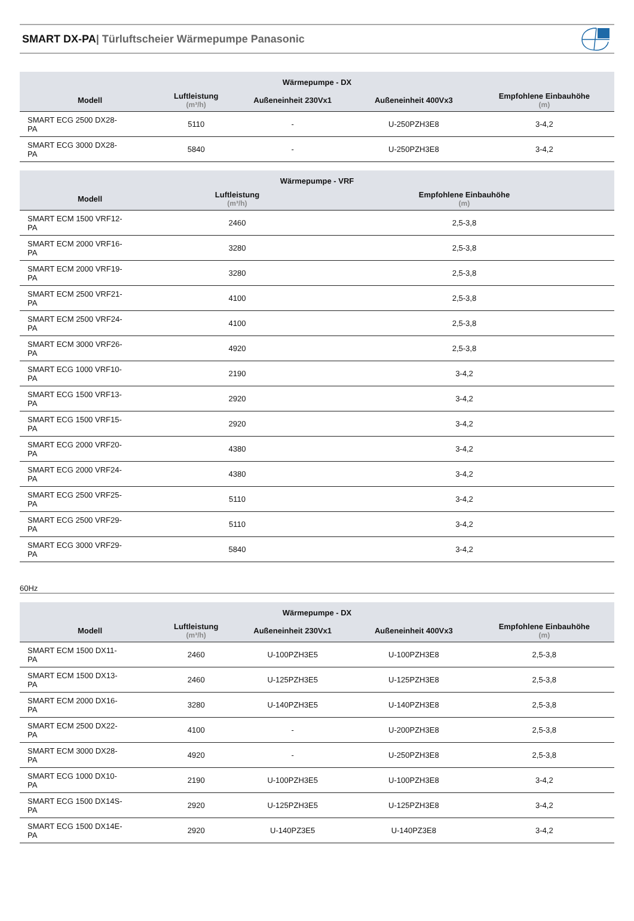SMART DX-PA| Türluftscheier Wärmepumpe Panasonic
| Wärmepumpe - DX | | | | |
| --- | --- | --- | --- | --- |
| Modell | Luftleistung (m³/h) | Außeneinheit 230Vx1 | Außeneinheit 400Vx3 | Empfohlene Einbauhöhe (m) |
| SMART ECG 2500 DX28- PA | 5110 | - | U-250PZH3E8 | 3-4,2 |
| SMART ECG 3000 DX28- PA | 5840 | - | U-250PZH3E8 | 3-4,2 |
| Wärmepumpe - VRF | | |
| --- | --- | --- |
| Modell | Luftleistung (m³/h) | Empfohlene Einbauhöhe (m) |
| SMART ECM 1500 VRF12- PA | 2460 | 2,5-3,8 |
| SMART ECM 2000 VRF16- PA | 3280 | 2,5-3,8 |
| SMART ECM 2000 VRF19- PA | 3280 | 2,5-3,8 |
| SMART ECM 2500 VRF21- PA | 4100 | 2,5-3,8 |
| SMART ECM 2500 VRF24- PA | 4100 | 2,5-3,8 |
| SMART ECM 3000 VRF26- PA | 4920 | 2,5-3,8 |
| SMART ECG 1000 VRF10- PA | 2190 | 3-4,2 |
| SMART ECG 1500 VRF13- PA | 2920 | 3-4,2 |
| SMART ECG 1500 VRF15- PA | 2920 | 3-4,2 |
| SMART ECG 2000 VRF20- PA | 4380 | 3-4,2 |
| SMART ECG 2000 VRF24- PA | 4380 | 3-4,2 |
| SMART ECG 2500 VRF25- PA | 5110 | 3-4,2 |
| SMART ECG 2500 VRF29- PA | 5110 | 3-4,2 |
| SMART ECG 3000 VRF29- PA | 5840 | 3-4,2 |
60Hz
| Wärmepumpe - DX | | | | |
| --- | --- | --- | --- | --- |
| Modell | Luftleistung (m³/h) | Außeneinheit 230Vx1 | Außeneinheit 400Vx3 | Empfohlene Einbauhöhe (m) |
| SMART ECM 1500 DX11- PA | 2460 | U-100PZH3E5 | U-100PZH3E8 | 2,5-3,8 |
| SMART ECM 1500 DX13- PA | 2460 | U-125PZH3E5 | U-125PZH3E8 | 2,5-3,8 |
| SMART ECM 2000 DX16- PA | 3280 | U-140PZH3E5 | U-140PZH3E8 | 2,5-3,8 |
| SMART ECM 2500 DX22- PA | 4100 | - | U-200PZH3E8 | 2,5-3,8 |
| SMART ECM 3000 DX28- PA | 4920 | - | U-250PZH3E8 | 2,5-3,8 |
| SMART ECG 1000 DX10- PA | 2190 | U-100PZH3E5 | U-100PZH3E8 | 3-4,2 |
| SMART ECG 1500 DX14S- PA | 2920 | U-125PZH3E5 | U-125PZH3E8 | 3-4,2 |
| SMART ECG 1500 DX14E- PA | 2920 | U-140PZ3E5 | U-140PZ3E8 | 3-4,2 |